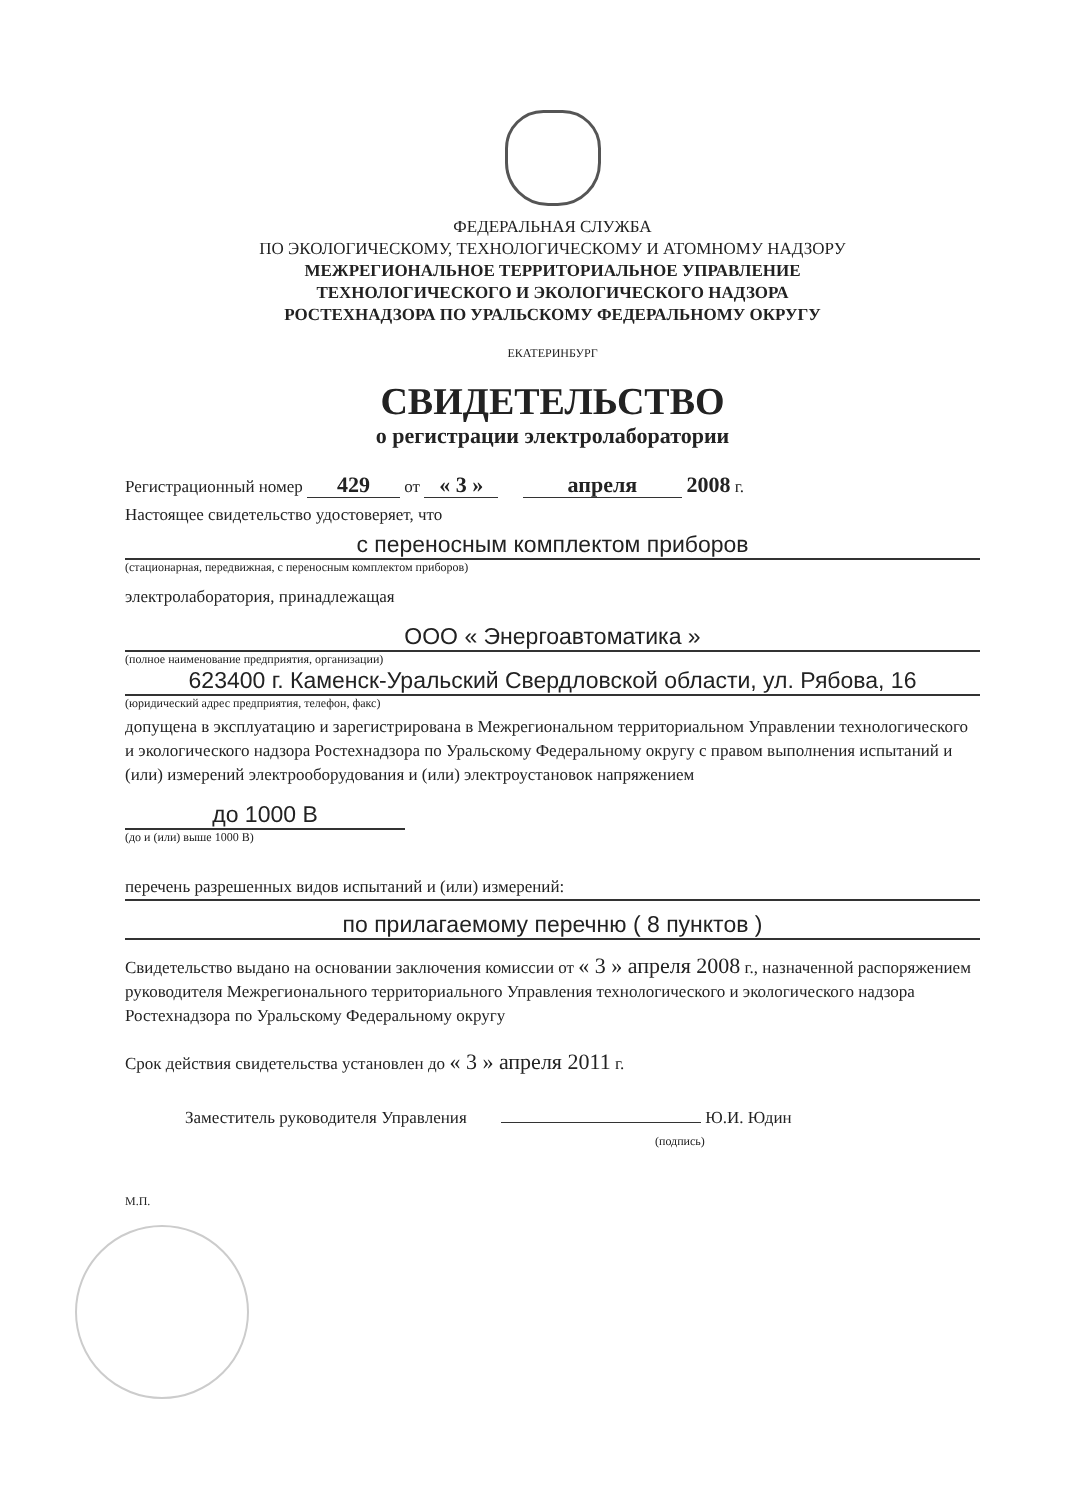ФЕДЕРАЛЬНАЯ СЛУЖБА
ПО ЭКОЛОГИЧЕСКОМУ, ТЕХНОЛОГИЧЕСКОМУ И АТОМНОМУ НАДЗОРУ
МЕЖРЕГИОНАЛЬНОЕ ТЕРРИТОРИАЛЬНОЕ УПРАВЛЕНИЕ
ТЕХНОЛОГИЧЕСКОГО И ЭКОЛОГИЧЕСКОГО НАДЗОРА
РОСТЕХНАДЗОРА ПО УРАЛЬСКОМУ ФЕДЕРАЛЬНОМУ ОКРУГУ
ЕКАТЕРИНБУРГ
СВИДЕТЕЛЬСТВО
о регистрации электролаборатории
Регистрационный номер 429 от « 3 » апреля 2008 г.
Настоящее свидетельство удостоверяет, что
с переносным комплектом приборов
(стационарная, передвижная, с переносным комплектом приборов)
электролаборатория, принадлежащая
ООО « Энергоавтоматика »
(полное наименование предприятия, организации)
623400 г. Каменск-Уральский Свердловской области, ул. Рябова, 16
(юридический адрес предприятия, телефон, факс)
допущена в эксплуатацию и зарегистрирована в Межрегиональном территориальном Управлении технологического и экологического надзора Ростехнадзора по Уральскому Федеральному округу с правом выполнения испытаний и (или) измерений электрооборудования и (или) электроустановок напряжением
до 1000 В
(до и (или) выше 1000 В)
перечень разрешенных видов испытаний и (или) измерений:
по прилагаемому перечню ( 8 пунктов )
Свидетельство выдано на основании заключения комиссии от « 3 » апреля 2008 г., назначенной распоряжением руководителя Межрегионального территориального Управления технологического и экологического надзора Ростехнадзора по Уральскому Федеральному округу
Срок действия свидетельства установлен до « 3 » апреля 2011 г.
Заместитель руководителя Управления Ю.И. Юдин
(подпись)
М.П.